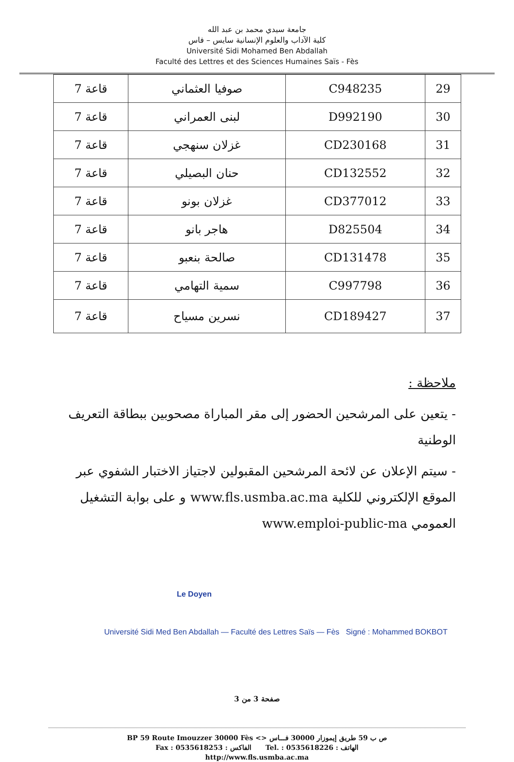جامعة سيدي محمد بن عبد الله
كلية الآداب والعلوم الإنسانية سايس – فاس
Université Sidi Mohamed Ben Abdallah
Faculté des Lettres et des Sciences Humaines Saïs - Fès
| 29 | C948235 | صوفيا العثماني | قاعة 7 |
| 30 | D992190 | لبنى العمراني | قاعة 7 |
| 31 | CD230168 | غزلان سنهجي | قاعة 7 |
| 32 | CD132552 | حنان البصيلي | قاعة 7 |
| 33 | CD377012 | غزلان بونو | قاعة 7 |
| 34 | D825504 | هاجر بانو | قاعة 7 |
| 35 | CD131478 | صالحة بنعبو | قاعة 7 |
| 36 | C997798 | سمية التهامي | قاعة 7 |
| 37 | CD189427 | نسرين مسياح | قاعة 7 |
ملاحظة :
- يتعين على المرشحين الحضور إلى مقر المباراة مصحوبين ببطاقة التعريف الوطنية
- سيتم الإعلان عن لائحة المرشحين المقبولين لاجتياز الاختبار الشفوي عبر الموقع الإلكتروني للكلية www.fls.usmba.ac.ma و على بوابة التشغيل العمومي www.emploi-public-ma
Le Doyen
Université Sidi Med Ben Abdallah — Faculté des Lettres Saïs — Fès Signé : Mohammed BOKBOT
صفحة 3 من 3
BP 59 Route Imouzzer 30000 Fès <> ص ب 59 طريق إيموزار 30000 فـــاس
Fax : 0535618253 : الفاكس Tel. : 0535618226 : الهاتف
http://www.fls.usmba.ac.ma